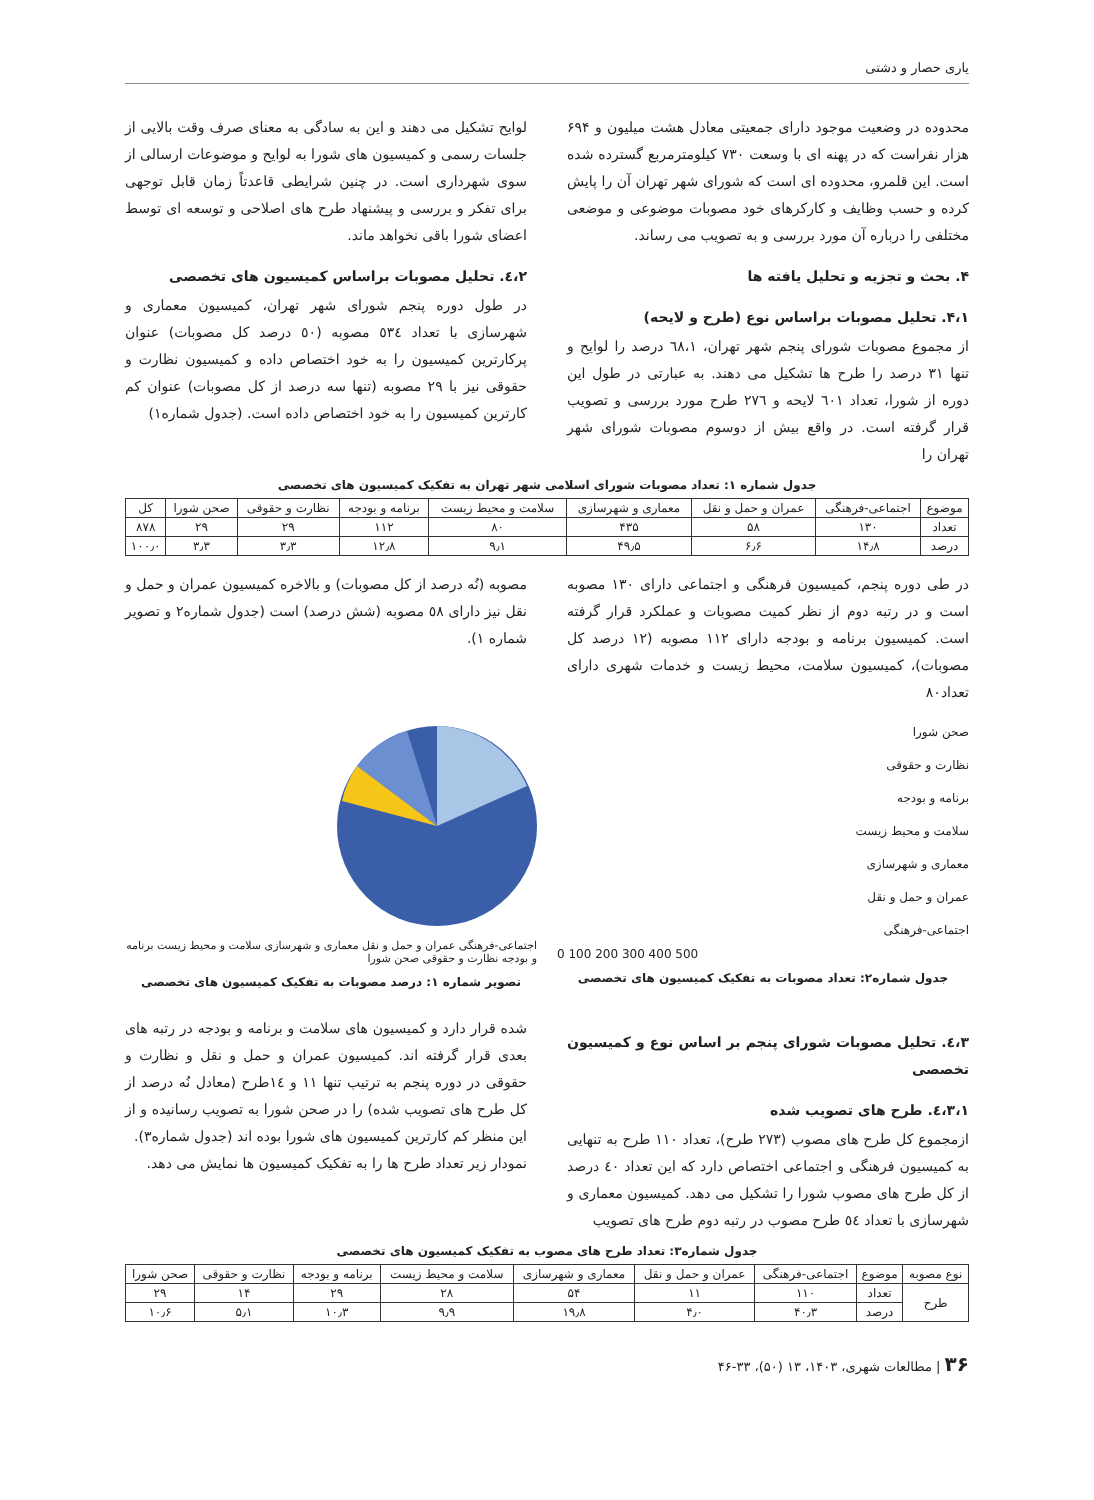یاری حصار و دشتی
محدوده در وضعیت موجود دارای جمعیتی معادل هشت میلیون و ۶۹۴ هزار نفراست که در پهنه ای با وسعت ۷۳۰ کیلومترمربع گسترده شده است. این قلمرو، محدوده ای است که شورای شهر تهران آن را پایش کرده و حسب وظایف و کارکرهای خود مصوبات موضوعی و موضعی مختلفی را درباره آن مورد بررسی و به تصویب می رساند.
۴. بحث و تجزیه و تحلیل یافته ها
۴،۱. تحلیل مصوبات براساس نوع (طرح و لایحه)
از مجموع مصوبات شورای پنجم شهر تهران، ٦٨،١ درصد را لوایح و تنها ٣١ درصد را طرح ها تشکیل می دهند. به عبارتی در طول این دوره از شورا، تعداد ٦٠١ لایحه و ٢٧٦ طرح مورد بررسی و تصویب قرار گرفته است. در واقع بیش از دوسوم مصوبات شورای شهر تهران را
لوایح تشکیل می دهند و این به سادگی به معنای صرف وقت بالایی از جلسات رسمی و کمیسیون های شورا به لوایح و موضوعات ارسالی از سوی شهرداری است. در چنین شرایطی قاعدتاً زمان قابل توجهی برای تفکر و بررسی و پیشنهاد طرح های اصلاحی و توسعه ای توسط اعضای شورا باقی نخواهد ماند.
٤،٢. تحلیل مصوبات براساس کمیسیون های تخصصی
در طول دوره پنجم شورای شهر تهران، کمیسیون معماری و شهرسازی با تعداد ٥٣٤ مصوبه (٥٠ درصد کل مصوبات) عنوان پرکارترین کمیسیون را به خود اختصاص داده و کمیسیون نظارت و حقوقی نیز با ٢٩ مصوبه (تنها سه درصد از کل مصوبات) عنوان کم کارترین کمیسیون را به خود اختصاص داده است. (جدول شماره١)
جدول شماره ۱: تعداد مصوبات شورای اسلامی شهر تهران به تفکیک کمیسیون های تخصصی
| موضوع | اجتماعی-فرهنگی | عمران و حمل و نقل | معماری و شهرسازی | سلامت و محیط زیست | برنامه و بودجه | نظارت و حقوقی | صحن شورا | کل |
| --- | --- | --- | --- | --- | --- | --- | --- | --- |
| تعداد | ۱۳۰ | ۵۸ | ۴۳۵ | ۸۰ | ۱۱۲ | ۲۹ | ۲۹ | ۸۷۸ |
| درصد | ۱۴٫۸ | ۶٫۶ | ۴۹٫۵ | ۹٫۱ | ۱۲٫۸ | ۳٫۳ | ۳٫۳ | ۱۰۰٫۰ |
در طی دوره پنجم، کمیسیون فرهنگی و اجتماعی دارای ١٣٠ مصوبه است و در رتبه دوم از نظر کمیت مصوبات و عملکرد قرار گرفته است. کمیسیون برنامه و بودجه دارای ١١٢ مصوبه (١٢ درصد کل مصوبات)، کمیسیون سلامت، محیط زیست و خدمات شهری دارای تعداد٨٠
مصوبه (نُه درصد از کل مصوبات) و بالاخره کمیسیون عمران و حمل و نقل نیز دارای ٥٨ مصوبه (شش درصد) است (جدول شماره٢ و تصویر شماره ١).
صحن شورا
نظارت و حقوقی
برنامه و بودجه
سلامت و محیط زیست
معماری و شهرسازی
عمران و حمل و نقل
اجتماعی-فرهنگی
0 100 200 300 400 500
جدول شماره۲: تعداد مصوبات به تفکیک کمیسیون های تخصصی
اجتماعی-فرهنگی عمران و حمل و نقل معماری و شهرسازی سلامت و محیط زیست برنامه و بودجه نظارت و حقوقی صحن شورا
تصویر شماره ۱: درصد مصوبات به تفکیک کمیسیون های تخصصی
٤،٣. تحلیل مصوبات شورای پنجم بر اساس نوع و کمیسیون تخصصی
٤،٣،١. طرح های تصویب شده
ازمجموع کل طرح های مصوب (٢٧٣ طرح)، تعداد ١١٠ طرح به تنهایی به کمیسیون فرهنگی و اجتماعی اختصاص دارد که این تعداد ٤٠ درصد از کل طرح های مصوب شورا را تشکیل می دهد. کمیسیون معماری و شهرسازی با تعداد ٥٤ طرح مصوب در رتبه دوم طرح های تصویب
شده قرار دارد و کمیسیون های سلامت و برنامه و بودجه در رتبه های بعدی قرار گرفته اند. کمیسیون عمران و حمل و نقل و نظارت و حقوقی در دوره پنجم به ترتیب تنها ١١ و ١٤طرح (معادل نُه درصد از کل طرح های تصویب شده) را در صحن شورا به تصویب رسانیده و از این منظر کم کارترین کمیسیون های شورا بوده اند (جدول شماره٣).
نمودار زیر تعداد طرح ها را به تفکیک کمیسیون ها نمایش می دهد.
جدول شماره۳: تعداد طرح های مصوب به تفکیک کمیسیون های تخصصی
| نوع مصوبه | موضوع | اجتماعی-فرهنگی | عمران و حمل و نقل | معماری و شهرسازی | سلامت و محیط زیست | برنامه و بودجه | نظارت و حقوقی | صحن شورا |
| --- | --- | --- | --- | --- | --- | --- | --- | --- |
| طرح | تعداد | ۱۱۰ | ۱۱ | ۵۴ | ۲۸ | ۲۹ | ۱۴ | ۲۹ |
| | درصد | ۴۰٫۳ | ۴٫۰ | ۱۹٫۸ | ۹٫۹ | ۱۰٫۳ | ۵٫۱ | ۱۰٫۶ |
۳۶ | مطالعات شهری، ۱۴۰۳، ۱۳ (۵۰)، ۳۳-۴۶